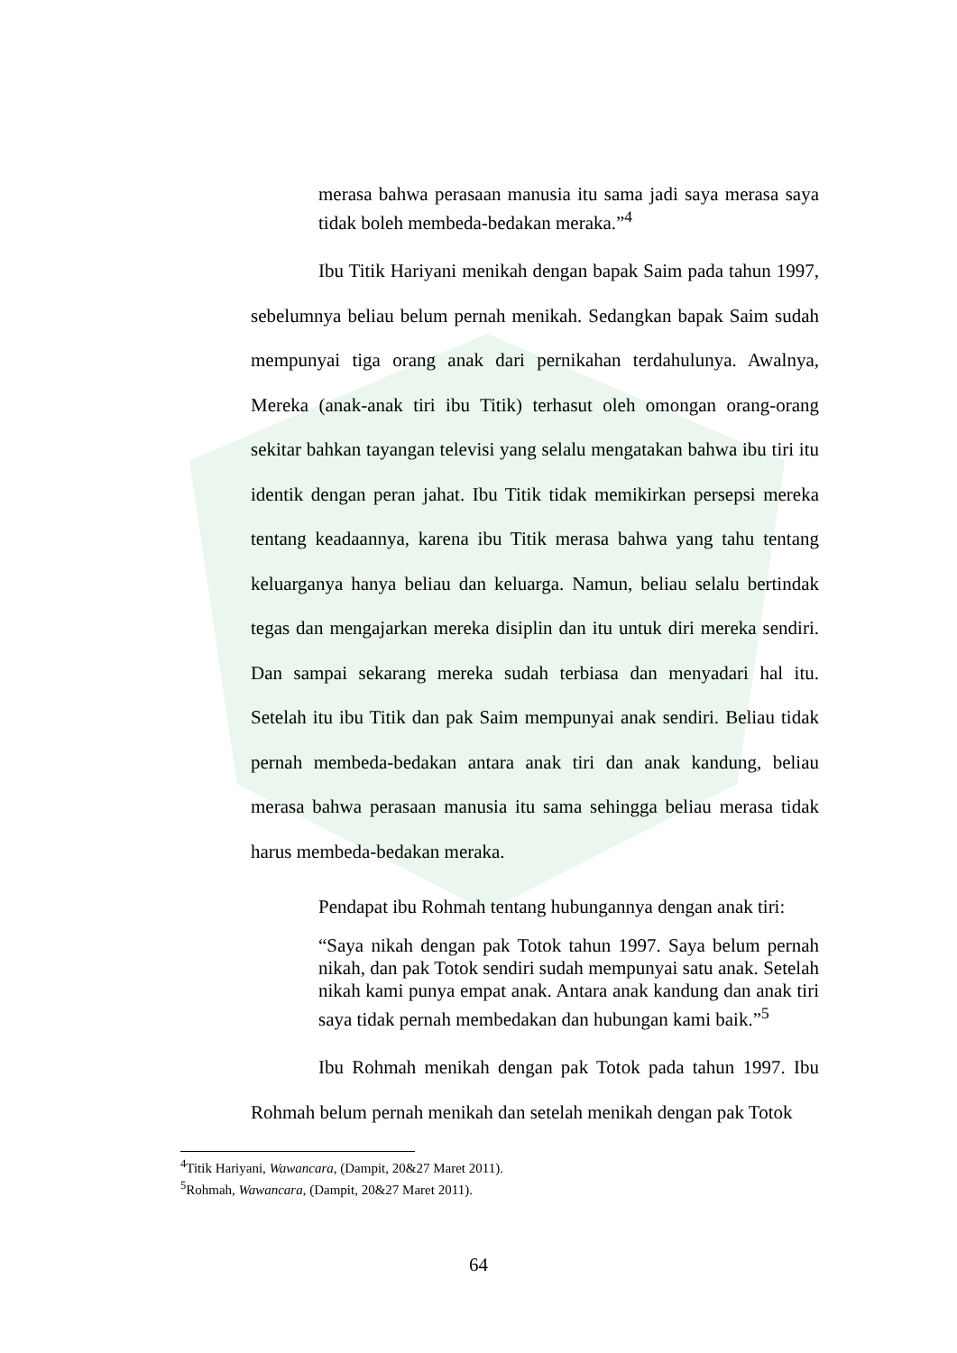merasa bahwa perasaan manusia itu sama jadi saya merasa saya tidak boleh membeda-bedakan meraka.”<sup>4</sup>
Ibu Titik Hariyani menikah dengan bapak Saim pada tahun 1997, sebelumnya beliau belum pernah menikah. Sedangkan bapak Saim sudah mempunyai tiga orang anak dari pernikahan terdahulunya. Awalnya, Mereka (anak-anak tiri ibu Titik) terhasut oleh omongan orang-orang sekitar bahkan tayangan televisi yang selalu mengatakan bahwa ibu tiri itu identik dengan peran jahat. Ibu Titik tidak memikirkan persepsi mereka tentang keadaannya, karena ibu Titik merasa bahwa yang tahu tentang keluarganya hanya beliau dan keluarga. Namun, beliau selalu bertindak tegas dan mengajarkan mereka disiplin dan itu untuk diri mereka sendiri. Dan sampai sekarang mereka sudah terbiasa dan menyadari hal itu. Setelah itu ibu Titik dan pak Saim mempunyai anak sendiri. Beliau tidak pernah membeda-bedakan antara anak tiri dan anak kandung, beliau merasa bahwa perasaan manusia itu sama sehingga beliau merasa tidak harus membeda-bedakan meraka.
Pendapat ibu Rohmah tentang hubungannya dengan anak tiri:
“Saya nikah dengan pak Totok tahun 1997. Saya belum pernah nikah, dan pak Totok sendiri sudah mempunyai satu anak. Setelah nikah kami punya empat anak. Antara anak kandung dan anak tiri saya tidak pernah membedakan dan hubungan kami baik.”<sup>5</sup>
Ibu Rohmah menikah dengan pak Totok pada tahun 1997. Ibu Rohmah belum pernah menikah dan setelah menikah dengan pak Totok
<sup>4</sup> Titik Hariyani, Wawancara, (Dampit, 20&27 Maret 2011).
<sup>5</sup> Rohmah, Wawancara, (Dampit, 20&27 Maret 2011).
64